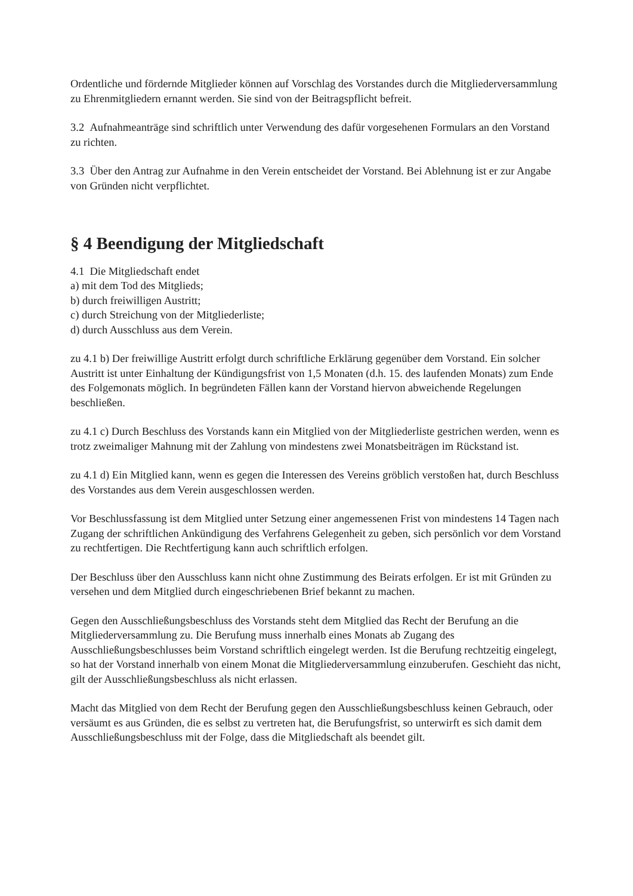Ordentliche und fördernde Mitglieder können auf Vorschlag des Vorstandes durch die Mitgliederversammlung zu Ehrenmitgliedern ernannt werden. Sie sind von der Beitragspflicht befreit.
3.2 Aufnahmeanträge sind schriftlich unter Verwendung des dafür vorgesehenen Formulars an den Vorstand zu richten.
3.3 Über den Antrag zur Aufnahme in den Verein entscheidet der Vorstand. Bei Ablehnung ist er zur Angabe von Gründen nicht verpflichtet.
§ 4 Beendigung der Mitgliedschaft
4.1 Die Mitgliedschaft endet
a) mit dem Tod des Mitglieds;
b) durch freiwilligen Austritt;
c) durch Streichung von der Mitgliederliste;
d) durch Ausschluss aus dem Verein.
zu 4.1 b) Der freiwillige Austritt erfolgt durch schriftliche Erklärung gegenüber dem Vorstand. Ein solcher Austritt ist unter Einhaltung der Kündigungsfrist von 1,5 Monaten (d.h. 15. des laufenden Monats) zum Ende des Folgemonats möglich. In begründeten Fällen kann der Vorstand hiervon abweichende Regelungen beschließen.
zu 4.1 c) Durch Beschluss des Vorstands kann ein Mitglied von der Mitgliederliste gestrichen werden, wenn es trotz zweimaliger Mahnung mit der Zahlung von mindestens zwei Monatsbeiträgen im Rückstand ist.
zu 4.1 d) Ein Mitglied kann, wenn es gegen die Interessen des Vereins gröblich verstoßen hat, durch Beschluss des Vorstandes aus dem Verein ausgeschlossen werden.
Vor Beschlussfassung ist dem Mitglied unter Setzung einer angemessenen Frist von mindestens 14 Tagen nach Zugang der schriftlichen Ankündigung des Verfahrens Gelegenheit zu geben, sich persönlich vor dem Vorstand zu rechtfertigen. Die Rechtfertigung kann auch schriftlich erfolgen.
Der Beschluss über den Ausschluss kann nicht ohne Zustimmung des Beirats erfolgen. Er ist mit Gründen zu versehen und dem Mitglied durch eingeschriebenen Brief bekannt zu machen.
Gegen den Ausschließungsbeschluss des Vorstands steht dem Mitglied das Recht der Berufung an die Mitgliederversammlung zu. Die Berufung muss innerhalb eines Monats ab Zugang des Ausschließungsbeschlusses beim Vorstand schriftlich eingelegt werden. Ist die Berufung rechtzeitig eingelegt, so hat der Vorstand innerhalb von einem Monat die Mitgliederversammlung einzuberufen. Geschieht das nicht, gilt der Ausschließungsbeschluss als nicht erlassen.
Macht das Mitglied von dem Recht der Berufung gegen den Ausschließungsbeschluss keinen Gebrauch, oder versäumt es aus Gründen, die es selbst zu vertreten hat, die Berufungsfrist, so unterwirft es sich damit dem Ausschließungsbeschluss mit der Folge, dass die Mitgliedschaft als beendet gilt.